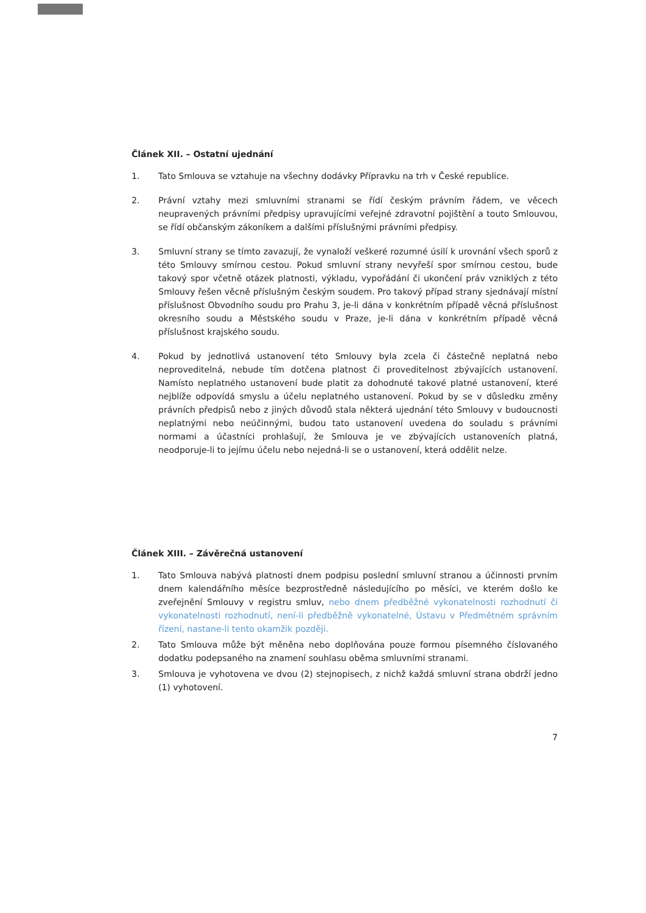Článek XII. – Ostatní ujednání
1. Tato Smlouva se vztahuje na všechny dodávky Přípravku na trh v České republice.
2. Právní vztahy mezi smluvními stranami se řídí českým právním řádem, ve věcech neupravených právními předpisy upravujícími veřejné zdravotní pojištění a touto Smlouvou, se řídí občanským zákoníkem a dalšími příslušnými právními předpisy.
3. Smluvní strany se tímto zavazují, že vynaloží veškeré rozumné úsilí k urovnání všech sporů z této Smlouvy smírnou cestou. Pokud smluvní strany nevyřeší spor smírnou cestou, bude takový spor včetně otázek platnosti, výkladu, vypořádání či ukončení práv vzniklých z této Smlouvy řešen věcně příslušným českým soudem. Pro takový případ strany sjednávají místní příslušnost Obvodního soudu pro Prahu 3, je-li dána v konkrétním případě věcná příslušnost okresního soudu a Městského soudu v Praze, je-li dána v konkrétním případě věcná příslušnost krajského soudu.
4. Pokud by jednotlivá ustanovení této Smlouvy byla zcela či částečně neplatná nebo neproveditelná, nebude tím dotčena platnost či proveditelnost zbývajících ustanovení. Namísto neplatného ustanovení bude platit za dohodnuté takové platné ustanovení, které nejblíže odpovídá smyslu a účelu neplatného ustanovení. Pokud by se v důsledku změny právních předpisů nebo z jiných důvodů stala některá ujednání této Smlouvy v budoucnosti neplatnými nebo neúčinnými, budou tato ustanovení uvedena do souladu s právními normami a účastníci prohlašují, že Smlouva je ve zbývajících ustanoveních platná, neodporuje-li to jejímu účelu nebo nejedná-li se o ustanovení, která oddělit nelze.
Článek XIII. – Závěrečná ustanovení
1. Tato Smlouva nabývá platnosti dnem podpisu poslední smluvní stranou a účinnosti prvním dnem kalendářního měsíce bezprostředně následujícího po měsíci, ve kterém došlo ke zveřejnění Smlouvy v registru smluv, nebo dnem předběžné vykonatelnosti rozhodnutí či vykonatelnosti rozhodnutí, není-li předběžně vykonatelné, Ústavu v Předmětném správním řízení, nastane-li tento okamžik později.
2. Tato Smlouva může být měněna nebo doplňována pouze formou písemného číslovaného dodatku podepsaného na znamení souhlasu oběma smluvními stranami.
3. Smlouva je vyhotovena ve dvou (2) stejnopisech, z nichž každá smluvní strana obdrží jedno (1) vyhotovení.
7